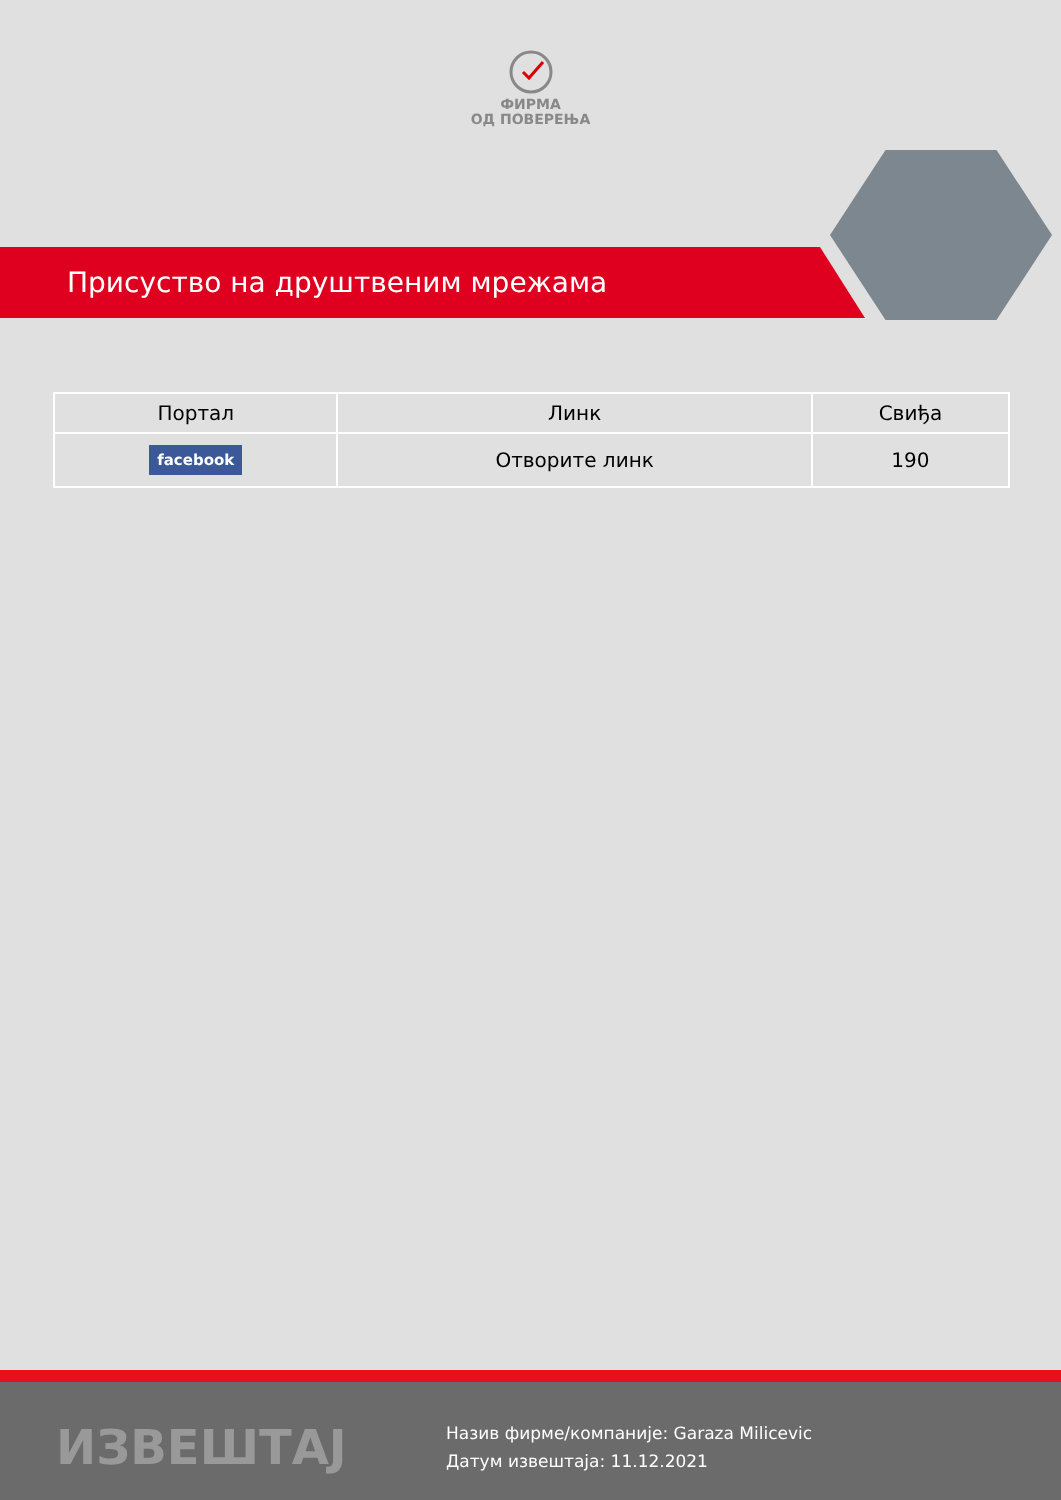ФИРМА
ОД ПОВЕРЕЊА
Присуство на друштвеним мрежама
| Портал | Линк | Свиђа |
| --- | --- | --- |
| facebook | Отворите линк | 190 |
ИЗВЕШТАЈ
Назив фирме/компаније: Garaza Milicevic
Датум извештаја: 11.12.2021